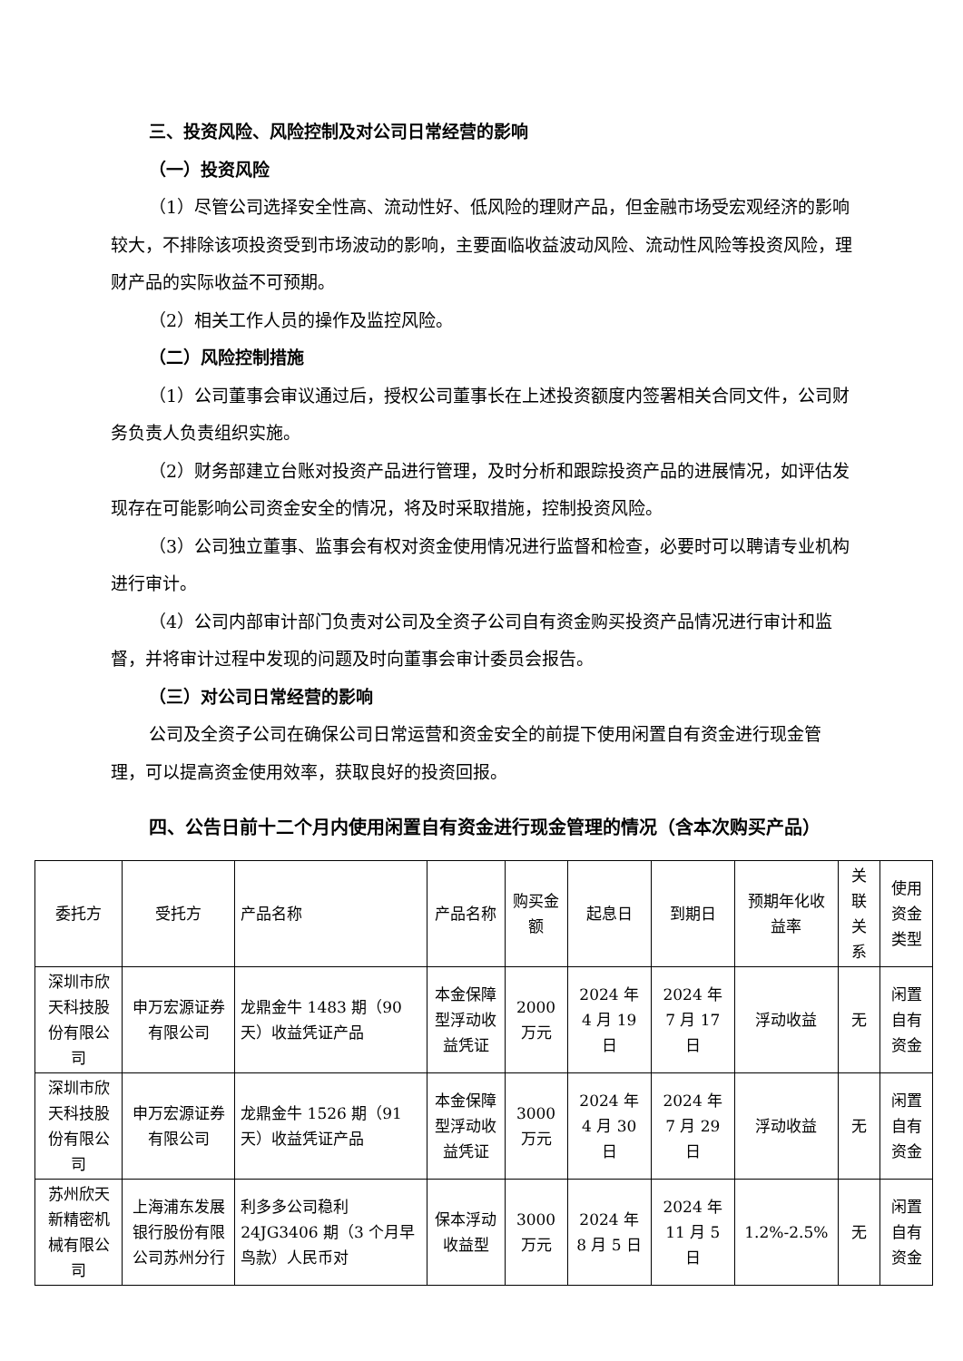三、投资风险、风险控制及对公司日常经营的影响
（一）投资风险
（1）尽管公司选择安全性高、流动性好、低风险的理财产品，但金融市场受宏观经济的影响较大，不排除该项投资受到市场波动的影响，主要面临收益波动风险、流动性风险等投资风险，理财产品的实际收益不可预期。
（2）相关工作人员的操作及监控风险。
（二）风险控制措施
（1）公司董事会审议通过后，授权公司董事长在上述投资额度内签署相关合同文件，公司财务负责人负责组织实施。
（2）财务部建立台账对投资产品进行管理，及时分析和跟踪投资产品的进展情况，如评估发现存在可能影响公司资金安全的情况，将及时采取措施，控制投资风险。
（3）公司独立董事、监事会有权对资金使用情况进行监督和检查，必要时可以聘请专业机构进行审计。
（4）公司内部审计部门负责对公司及全资子公司自有资金购买投资产品情况进行审计和监督，并将审计过程中发现的问题及时向董事会审计委员会报告。
（三）对公司日常经营的影响
公司及全资子公司在确保公司日常运营和资金安全的前提下使用闲置自有资金进行现金管理，可以提高资金使用效率，获取良好的投资回报。
四、公告日前十二个月内使用闲置自有资金进行现金管理的情况（含本次购买产品）
| 委托方 | 受托方 | 产品名称 | 产品名称 | 购买金额 | 起息日 | 到期日 | 预期年化收益率 | 关联关系 | 使用资金类型 |
| 深圳市欣天科技股份有限公司 | 申万宏源证券有限公司 | 龙鼎金牛 1483 期（90 天）收益凭证产品 | 本金保障型浮动收益凭证 | 2000 万元 | 2024 年 4 月 19 日 | 2024 年 7 月 17 日 | 浮动收益 | 无 | 闲置自有资金 |
| 深圳市欣天科技股份有限公司 | 申万宏源证券有限公司 | 龙鼎金牛 1526 期（91 天）收益凭证产品 | 本金保障型浮动收益凭证 | 3000 万元 | 2024 年 4 月 30 日 | 2024 年 7 月 29 日 | 浮动收益 | 无 | 闲置自有资金 |
| 苏州欣天新精密机械有限公司 | 上海浦东发展银行股份有限公司苏州分行 | 利多多公司稳利 24JG3406 期（3 个月早鸟款）人民币对 | 保本浮动收益型 | 3000 万元 | 2024 年 8 月 5 日 | 2024 年 11 月 5 日 | 1.2%-2.5% | 无 | 闲置自有资金 |